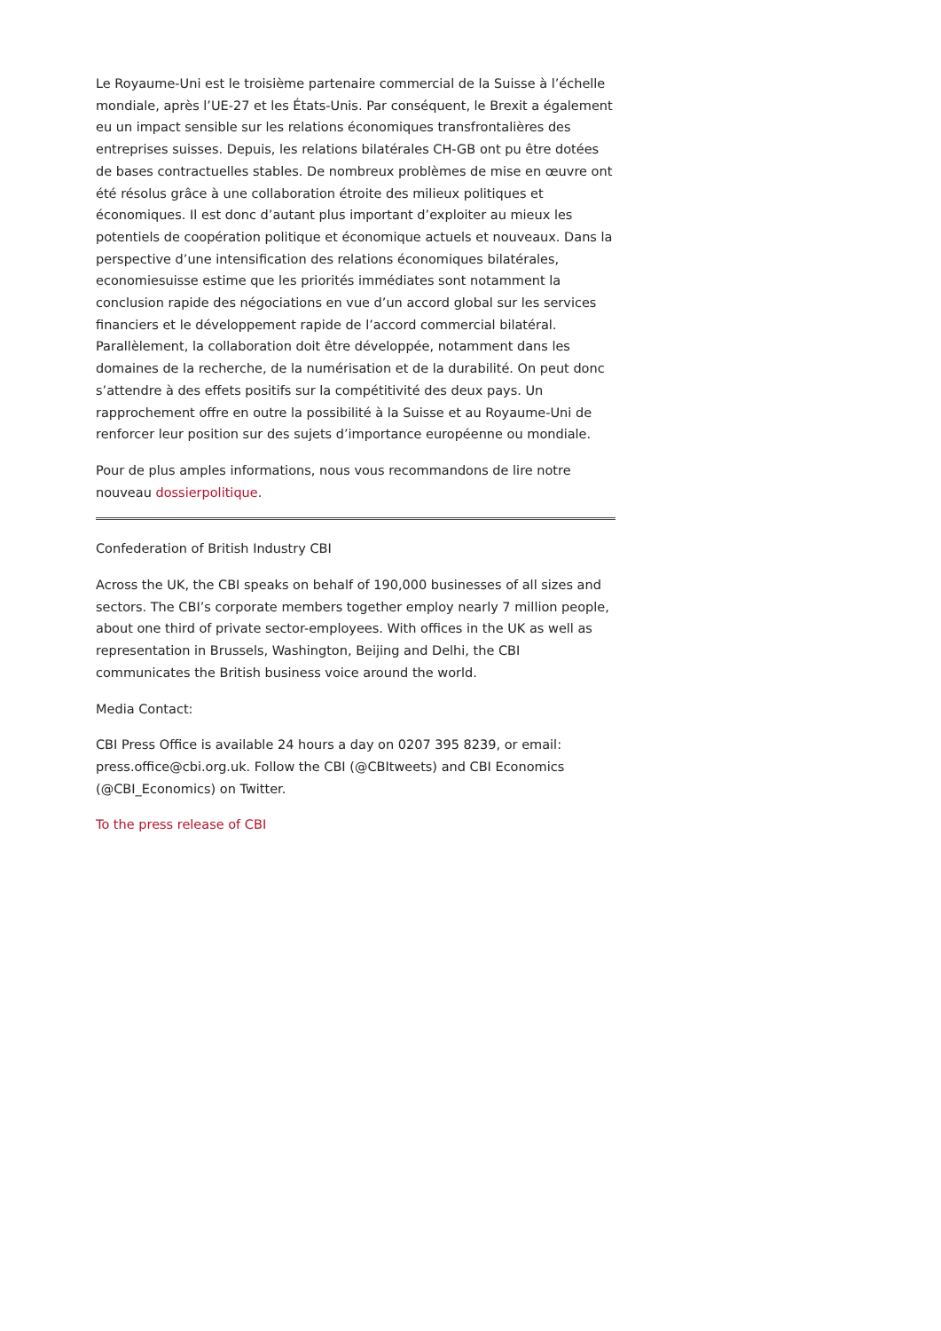Le Royaume-Uni est le troisième partenaire commercial de la Suisse à l’échelle mondiale, après l’UE-27 et les États-Unis. Par conséquent, le Brexit a également eu un impact sensible sur les relations économiques transfrontalières des entreprises suisses. Depuis, les relations bilatérales CH-GB ont pu être dotées de bases contractuelles stables. De nombreux problèmes de mise en œuvre ont été résolus grâce à une collaboration étroite des milieux politiques et économiques. Il est donc d’autant plus important d’exploiter au mieux les potentiels de coopération politique et économique actuels et nouveaux. Dans la perspective d’une intensification des relations économiques bilatérales, economiesuisse estime que les priorités immédiates sont notamment la conclusion rapide des négociations en vue d’un accord global sur les services financiers et le développement rapide de l’accord commercial bilatéral. Parallèlement, la collaboration doit être développée, notamment dans les domaines de la recherche, de la numérisation et de la durabilité. On peut donc s’attendre à des effets positifs sur la compétitivité des deux pays. Un rapprochement offre en outre la possibilité à la Suisse et au Royaume-Uni de renforcer leur position sur des sujets d’importance européenne ou mondiale.
Pour de plus amples informations, nous vous recommandons de lire notre nouveau dossierpolitique.
Confederation of British Industry CBI
Across the UK, the CBI speaks on behalf of 190,000 businesses of all sizes and sectors. The CBI’s corporate members together employ nearly 7 million people, about one third of private sector-employees. With offices in the UK as well as representation in Brussels, Washington, Beijing and Delhi, the CBI communicates the British business voice around the world.
Media Contact:
CBI Press Office is available 24 hours a day on 0207 395 8239, or email: press.office@cbi.org.uk. Follow the CBI (@CBItweets) and CBI Economics (@CBI_Economics) on Twitter.
To the press release of CBI